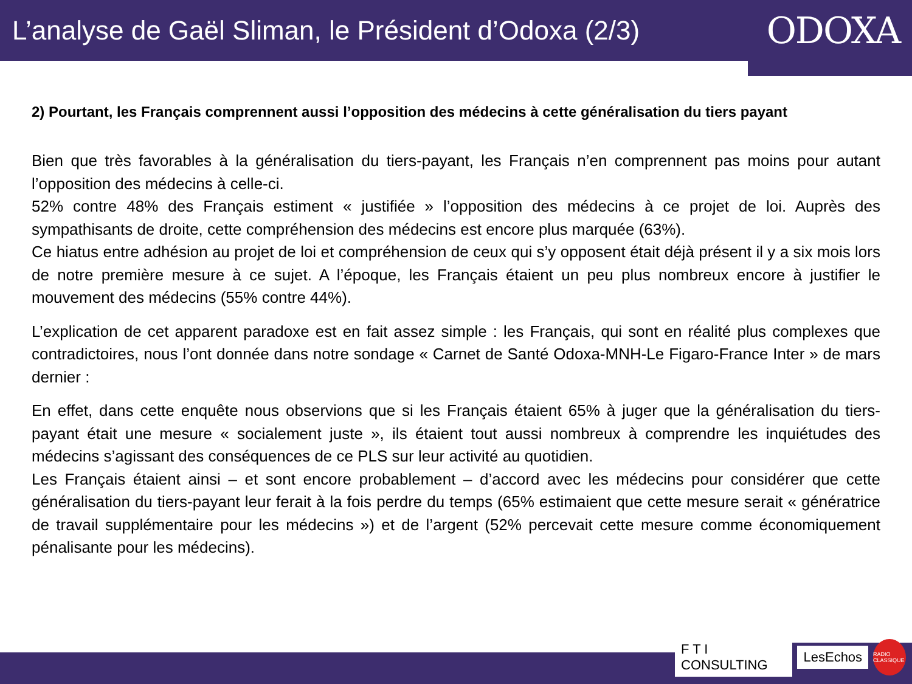L’analyse de Gaël Sliman, le Président d’Odoxa (2/3)
ODOXA
2) Pourtant, les Français comprennent aussi l’opposition des médecins à cette généralisation du tiers payant
Bien que très favorables à la généralisation du tiers-payant, les Français n’en comprennent pas moins pour autant l’opposition des médecins à celle-ci.
52% contre 48% des Français estiment « justifiée » l’opposition des médecins à ce projet de loi. Auprès des sympathisants de droite, cette compréhension des médecins est encore plus marquée (63%).
Ce hiatus entre adhésion au projet de loi et compréhension de ceux qui s’y opposent était déjà présent il y a six mois lors de notre première mesure à ce sujet. A l’époque, les Français étaient un peu plus nombreux encore à justifier le mouvement des médecins (55% contre 44%).
L’explication de cet apparent paradoxe est en fait assez simple : les Français, qui sont en réalité plus complexes que contradictoires, nous l’ont donnée dans notre sondage « Carnet de Santé Odoxa-MNH-Le Figaro-France Inter » de mars dernier :
En effet, dans cette enquête nous observions que si les Français étaient 65% à juger que la généralisation du tiers-payant était une mesure « socialement juste », ils étaient tout aussi nombreux à comprendre les inquiétudes des médecins s’agissant des conséquences de ce PLS sur leur activité au quotidien.
Les Français étaient ainsi – et sont encore probablement – d’accord avec les médecins pour considérer que cette généralisation du tiers-payant leur ferait à la fois perdre du temps (65% estimaient que cette mesure serait « génératrice de travail supplémentaire pour les médecins ») et de l’argent (52% percevait cette mesure comme économiquement pénalisante pour les médecins).
F T I CONSULTING LesEchos RADIO CLASSIQUE